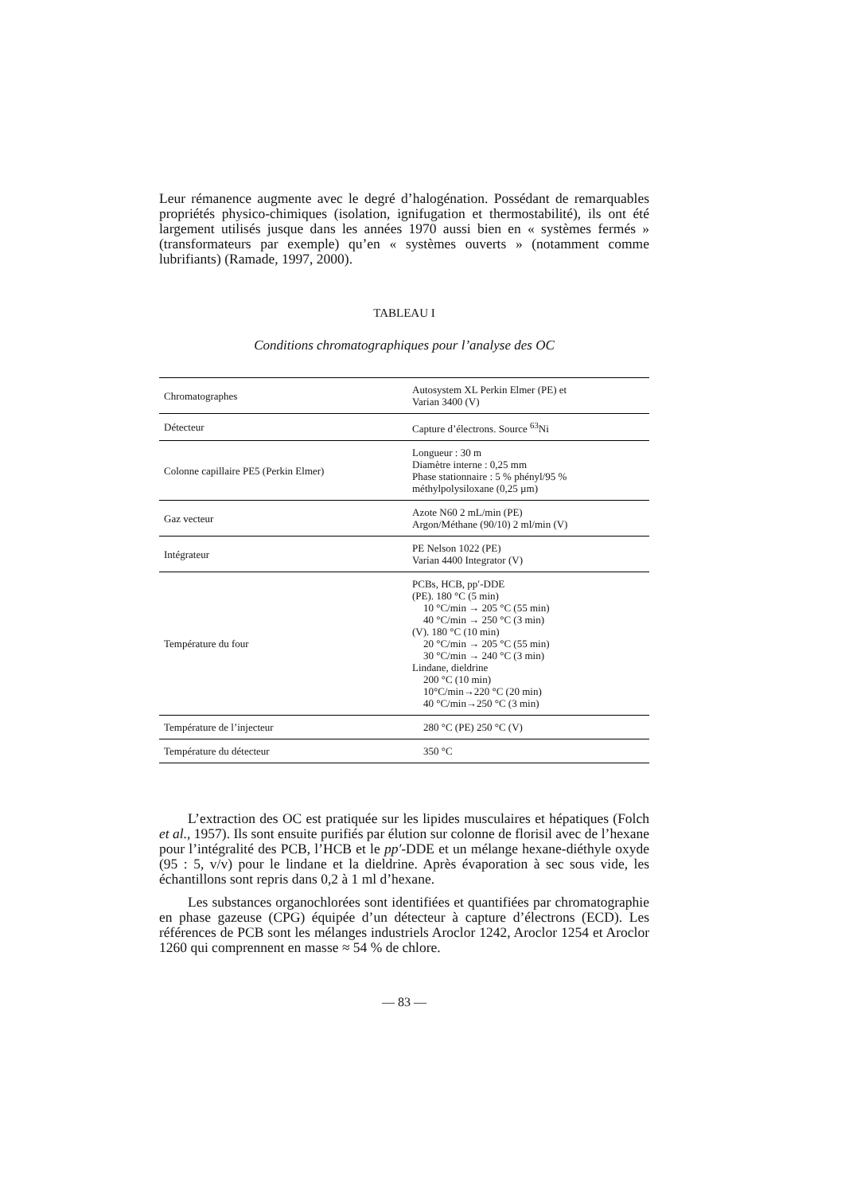Leur rémanence augmente avec le degré d’halogénation. Possédant de remarquables propriétés physico-chimiques (isolation, ignifugation et thermostabilité), ils ont été largement utilisés jusque dans les années 1970 aussi bien en « systèmes fermés » (transformateurs par exemple) qu’en « systèmes ouverts » (notamment comme lubrifiants) (Ramade, 1997, 2000).
TABLEAU I
Conditions chromatographiques pour l’analyse des OC
| Chromatographes | Autosystem XL Perkin Elmer (PE) et Varian 3400 (V) |
| Détecteur | Capture d’électrons. Source <sup>63</sup>Ni |
| Colonne capillaire PE5 (Perkin Elmer) | Longueur : 30 m Diamètre interne : 0,25 mm Phase stationnaire : 5 % phényl/95 % méthylpolysiloxane (0,25 µm) |
| Gaz vecteur | Azote N60 2 mL/min (PE) Argon/Méthane (90/10) 2 ml/min (V) |
| Intégrateur | PE Nelson 1022 (PE) Varian 4400 Integrator (V) |
| Température du four | PCBs, HCB, pp′-DDE (PE). 180 °C (5 min) 10 °C/min → 205 °C (55 min) 40 °C/min → 250 °C (3 min) (V). 180 °C (10 min) 20 °C/min → 205 °C (55 min) 30 °C/min → 240 °C (3 min) Lindane, dieldrine 200 °C (10 min) 10°C/min→220 °C (20 min) 40 °C/min→250 °C (3 min) |
| Température de l’injecteur | 280 °C (PE) 250 °C (V) |
| Température du détecteur | 350 °C |
L’extraction des OC est pratiquée sur les lipides musculaires et hépatiques (Folch et al., 1957). Ils sont ensuite purifiés par élution sur colonne de florisil avec de l’hexane pour l’intégralité des PCB, l’HCB et le pp′-DDE et un mélange hexane-diéthyle oxyde (95 : 5, v/v) pour le lindane et la dieldrine. Après évaporation à sec sous vide, les échantillons sont repris dans 0,2 à 1 ml d’hexane.
Les substances organochlorées sont identifiées et quantifiées par chromatographie en phase gazeuse (CPG) équipée d’un détecteur à capture d’électrons (ECD). Les références de PCB sont les mélanges industriels Aroclor 1242, Aroclor 1254 et Aroclor 1260 qui comprennent en masse ≈ 54 % de chlore.
— 83 —